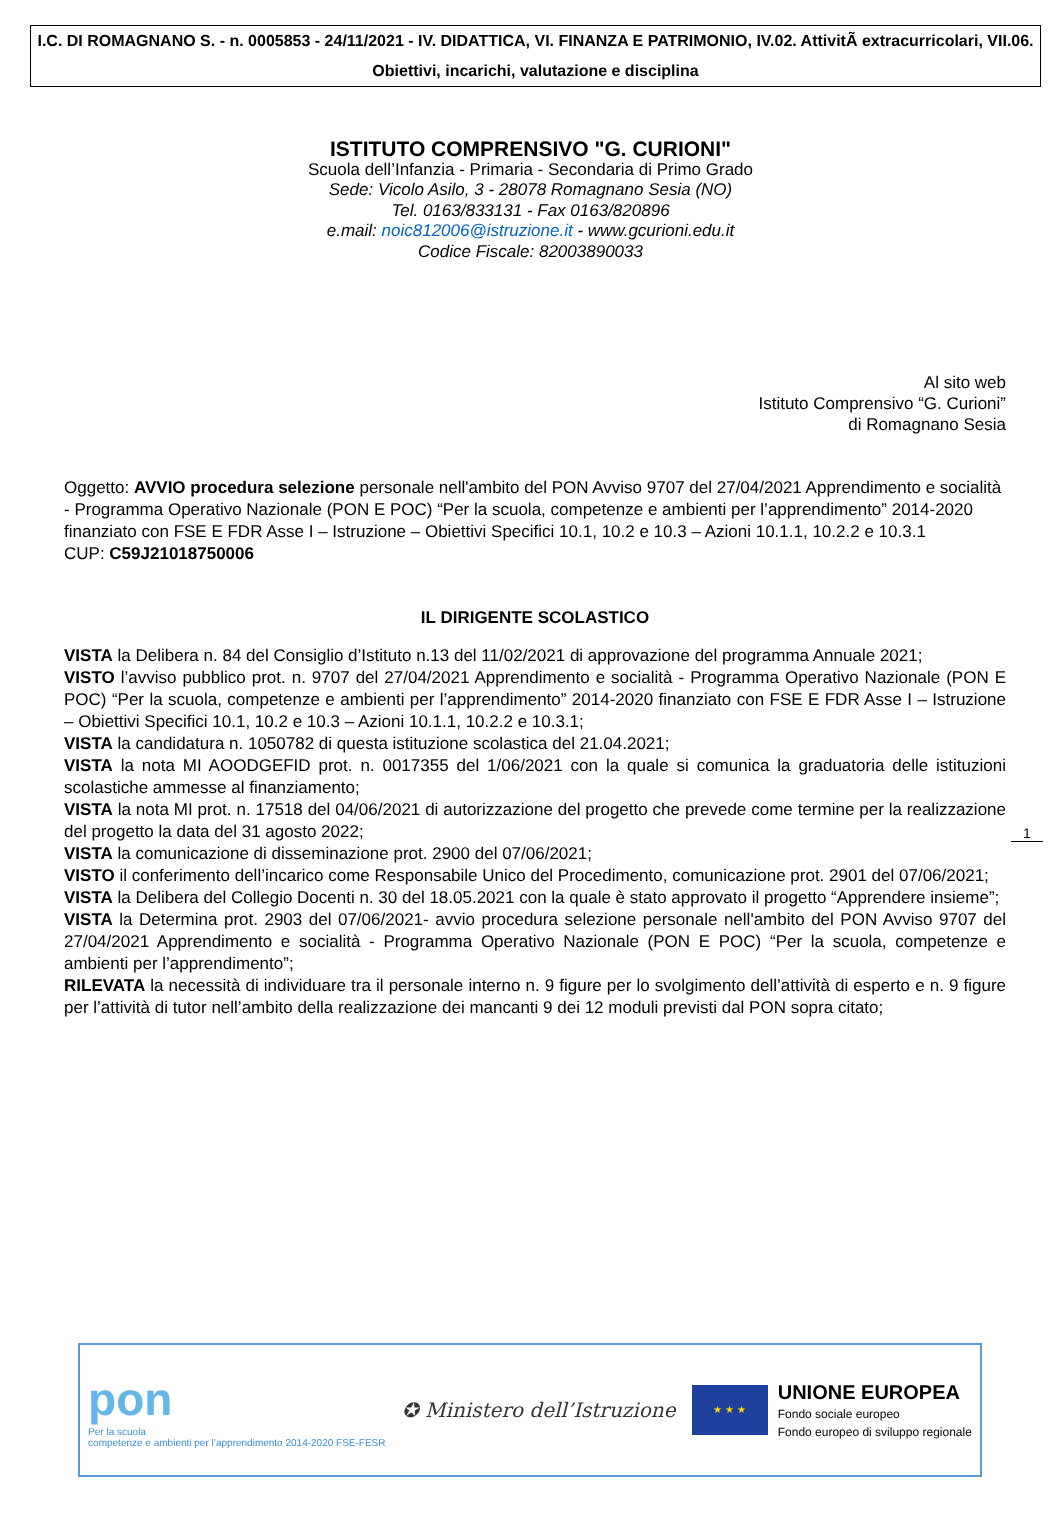I.C. DI ROMAGNANO S. - n. 0005853 - 24/11/2021 - IV. DIDATTICA, VI. FINANZA E PATRIMONIO, IV.02. AttivitÃ extracurricolari, VII.06. Obiettivi, incarichi, valutazione e disciplina
ISTITUTO COMPRENSIVO "G. CURIONI"
Scuola dell’Infanzia - Primaria - Secondaria di Primo Grado
Sede: Vicolo Asilo, 3 - 28078 Romagnano Sesia (NO)
Tel. 0163/833131 - Fax 0163/820896
e.mail: noic812006@istruzione.it - www.gcurioni.edu.it
Codice Fiscale: 82003890033
Al sito web
Istituto Comprensivo “G. Curioni”
di Romagnano Sesia
Oggetto: AVVIO procedura selezione personale nell'ambito del PON Avviso 9707 del 27/04/2021 Apprendimento e socialità - Programma Operativo Nazionale (PON E POC) “Per la scuola, competenze e ambienti per l’apprendimento” 2014-2020 finanziato con FSE E FDR Asse I – Istruzione – Obiettivi Specifici 10.1, 10.2 e 10.3 – Azioni 10.1.1, 10.2.2 e 10.3.1
CUP: C59J21018750006
IL DIRIGENTE SCOLASTICO
VISTA la Delibera n. 84 del Consiglio d’Istituto n.13 del 11/02/2021 di approvazione del programma Annuale 2021;
VISTO l’avviso pubblico prot. n. 9707 del 27/04/2021 Apprendimento e socialità - Programma Operativo Nazionale (PON E POC) “Per la scuola, competenze e ambienti per l’apprendimento” 2014-2020 finanziato con FSE E FDR Asse I – Istruzione – Obiettivi Specifici 10.1, 10.2 e 10.3 – Azioni 10.1.1, 10.2.2 e 10.3.1;
VISTA la candidatura n. 1050782 di questa istituzione scolastica del 21.04.2021;
VISTA la nota MI AOODGEFID prot. n. 0017355 del 1/06/2021 con la quale si comunica la graduatoria delle istituzioni scolastiche ammesse al finanziamento;
VISTA la nota MI prot. n. 17518 del 04/06/2021 di autorizzazione del progetto che prevede come termine per la realizzazione del progetto la data del 31 agosto 2022;
VISTA la comunicazione di disseminazione prot. 2900 del 07/06/2021;
VISTO il conferimento dell’incarico come Responsabile Unico del Procedimento, comunicazione prot. 2901 del 07/06/2021;
VISTA la Delibera del Collegio Docenti n. 30 del 18.05.2021 con la quale è stato approvato il progetto “Apprendere insieme”;
VISTA la Determina prot. 2903 del 07/06/2021- avvio procedura selezione personale nell'ambito del PON Avviso 9707 del 27/04/2021 Apprendimento e socialità - Programma Operativo Nazionale (PON E POC) “Per la scuola, competenze e ambienti per l’apprendimento”;
RILEVATA la necessità di individuare tra il personale interno n. 9 figure per lo svolgimento dell’attività di esperto e n. 9 figure per l’attività di tutor nell’ambito della realizzazione dei mancanti 9 dei 12 moduli previsti dal PON sopra citato;
1
pon
Per la scuola
competenze e ambienti per l’apprendimento 2014-2020 FSE-FESR
✪ Ministero dell’Istruzione
★ ★ ★
UNIONE EUROPEA
Fondo sociale europeo
Fondo europeo di sviluppo regionale